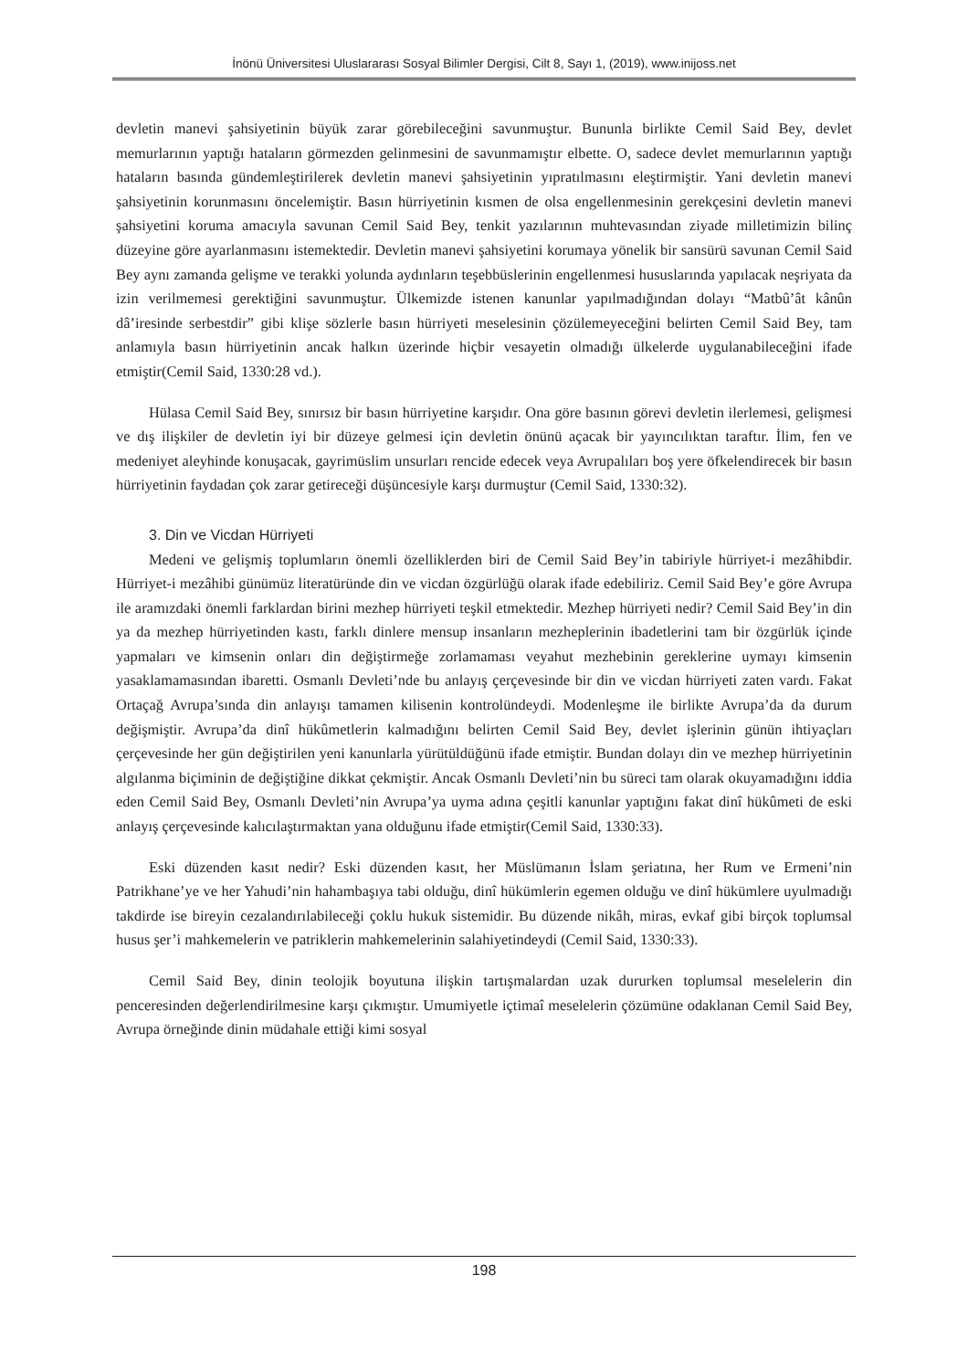İnönü Üniversitesi Uluslararası Sosyal Bilimler Dergisi, Cilt 8, Sayı 1, (2019), www.inijoss.net
devletin manevi şahsiyetinin büyük zarar görebileceğini savunmuştur. Bununla birlikte Cemil Said Bey, devlet memurlarının yaptığı hataların görmezden gelinmesini de savunmamıştır elbette. O, sadece devlet memurlarının yaptığı hataların basında gündemleştirilerek devletin manevi şahsiyetinin yıpratılmasını eleştirmiştir. Yani devletin manevi şahsiyetinin korunmasını öncelemiştir. Basın hürriyetinin kısmen de olsa engellenmesinin gerekçesini devletin manevi şahsiyetini koruma amacıyla savunan Cemil Said Bey, tenkit yazılarının muhtevasından ziyade milletimizin bilinç düzeyine göre ayarlanmasını istemektedir. Devletin manevi şahsiyetini korumaya yönelik bir sansürü savunan Cemil Said Bey aynı zamanda gelişme ve terakki yolunda aydınların teşebbüslerinin engellenmesi hususlarında yapılacak neşriyata da izin verilmemesi gerektiğini savunmuştur. Ülkemizde istenen kanunlar yapılmadığından dolayı “Matbû’ât kânûn dâ’iresinde serbestdir” gibi klişe sözlerle basın hürriyeti meselesinin çözülemeyeceğini belirten Cemil Said Bey, tam anlamıyla basın hürriyetinin ancak halkın üzerinde hiçbir vesayetin olmadığı ülkelerde uygulanabileceğini ifade etmiştir(Cemil Said, 1330:28 vd.).
Hülasa Cemil Said Bey, sınırsız bir basın hürriyetine karşıdır. Ona göre basının görevi devletin ilerlemesi, gelişmesi ve dış ilişkiler de devletin iyi bir düzeye gelmesi için devletin önünü açacak bir yayıncılıktan taraftır. İlim, fen ve medeniyet aleyhinde konuşacak, gayrimüslim unsurları rencide edecek veya Avrupalıları boş yere öfkelendirecek bir basın hürriyetinin faydadan çok zarar getireceği düşüncesiyle karşı durmuştur (Cemil Said, 1330:32).
3. Din ve Vicdan Hürriyeti
Medeni ve gelişmiş toplumların önemli özelliklerden biri de Cemil Said Bey’in tabiriyle hürriyet-i mezâhibdir. Hürriyet-i mezâhibi günümüz literatüründe din ve vicdan özgürlüğü olarak ifade edebiliriz. Cemil Said Bey’e göre Avrupa ile aramızdaki önemli farklardan birini mezhep hürriyeti teşkil etmektedir. Mezhep hürriyeti nedir? Cemil Said Bey’in din ya da mezhep hürriyetinden kastı, farklı dinlere mensup insanların mezheplerinin ibadetlerini tam bir özgürlük içinde yapmaları ve kimsenin onları din değiştirmeğe zorlamaması veyahut mezhebinin gereklerine uymayı kimsenin yasaklamamasından ibaretti. Osmanlı Devleti’nde bu anlayış çerçevesinde bir din ve vicdan hürriyeti zaten vardı. Fakat Ortaçağ Avrupa’sında din anlayışı tamamen kilisenin kontrolündeydi. Modenleşme ile birlikte Avrupa’da da durum değişmiştir. Avrupa’da dinî hükûmetlerin kalmadığını belirten Cemil Said Bey, devlet işlerinin günün ihtiyaçları çerçevesinde her gün değiştirilen yeni kanunlarla yürütüldüğünü ifade etmiştir. Bundan dolayı din ve mezhep hürriyetinin algılanma biçiminin de değiştiğine dikkat çekmiştir. Ancak Osmanlı Devleti’nin bu süreci tam olarak okuyamadığını iddia eden Cemil Said Bey, Osmanlı Devleti’nin Avrupa’ya uyma adına çeşitli kanunlar yaptığını fakat dinî hükûmeti de eski anlayış çerçevesinde kalıcılaştırmaktan yana olduğunu ifade etmiştir(Cemil Said, 1330:33).
Eski düzenden kasıt nedir? Eski düzenden kasıt, her Müslümanın İslam şeriatına, her Rum ve Ermeni’nin Patrikhane’ye ve her Yahudi’nin hahambaşıya tabi olduğu, dinî hükümlerin egemen olduğu ve dinî hükümlere uyulmadığı takdirde ise bireyin cezalandırılabileceği çoklu hukuk sistemidir. Bu düzende nikâh, miras, evkaf gibi birçok toplumsal husus şer’i mahkemelerin ve patriklerin mahkemelerinin salahiyetindeydi (Cemil Said, 1330:33).
Cemil Said Bey, dinin teolojik boyutuna ilişkin tartışmalardan uzak dururken toplumsal meselelerin din penceresinden değerlendirilmesine karşı çıkmıştır. Umumiyetle içtimaî meselelerin çözümüne odaklanan Cemil Said Bey, Avrupa örneğinde dinin müdahale ettiği kimi sosyal
198